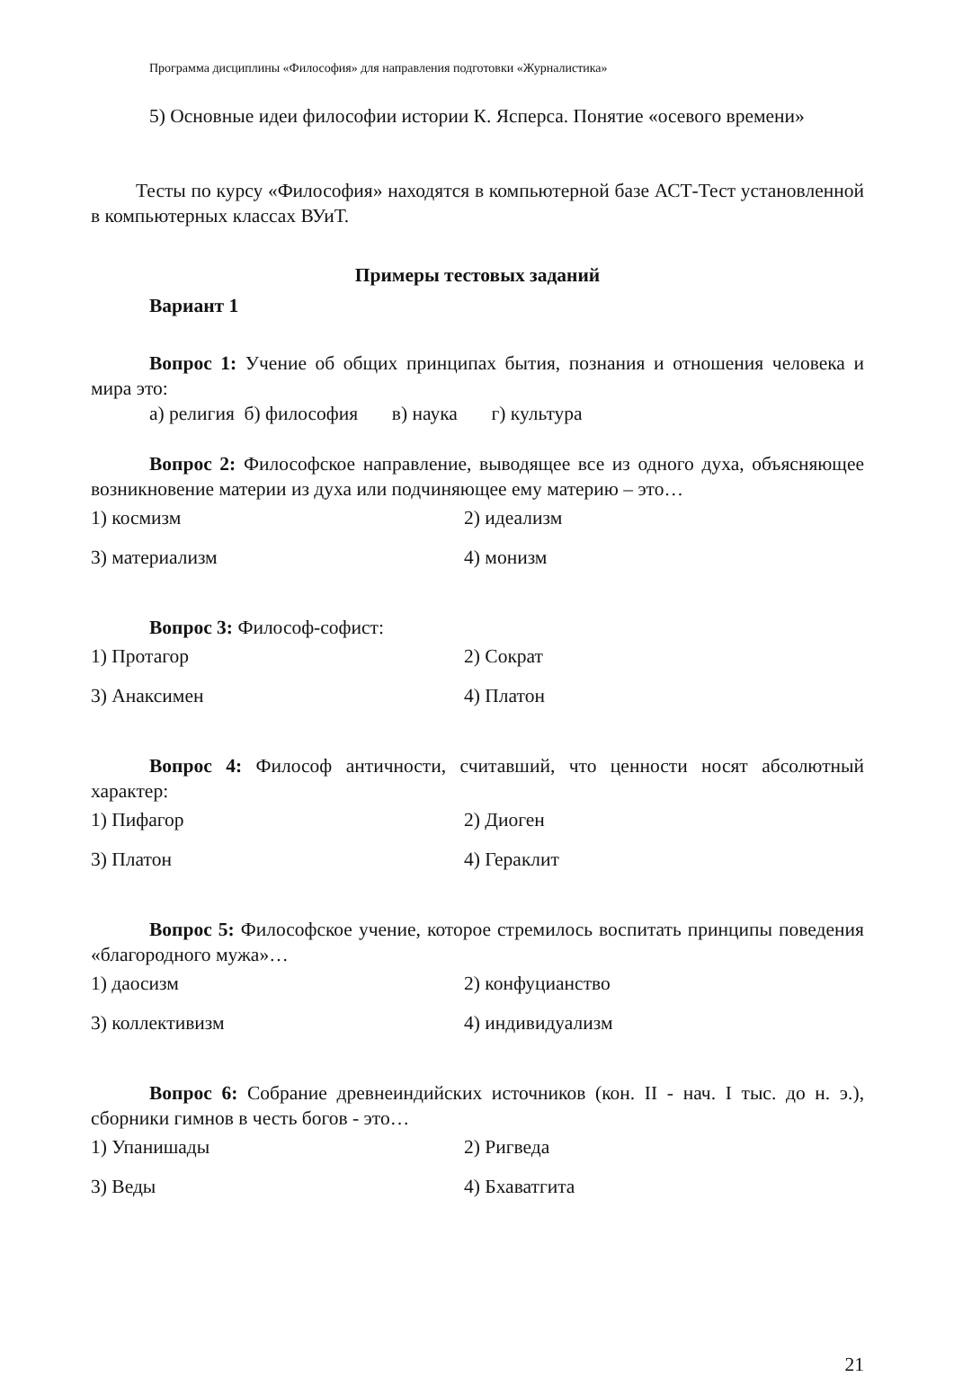Программа дисциплины «Философия» для направления подготовки «Журналистика»
5) Основные идеи философии истории К. Ясперса. Понятие «осевого времени»
Тесты по курсу «Философия» находятся в компьютерной базе АСТ-Тест установленной в компьютерных классах ВУиТ.
Примеры тестовых заданий
Вариант 1
Вопрос 1: Учение об общих принципах бытия, познания и отношения человека и мира это:
а) религия б) философия в) наука г) культура
Вопрос 2: Философское направление, выводящее все из одного духа, объясняющее возникновение материи из духа или подчиняющее ему материю – это…
1) космизм
2) идеализм
3) материализм
4) монизм
Вопрос 3: Философ-софист:
1) Протагор
2) Сократ
3) Анаксимен
4) Платон
Вопрос 4: Философ античности, считавший, что ценности носят абсолютный характер:
1) Пифагор
2) Диоген
3) Платон
4) Гераклит
Вопрос 5: Философское учение, которое стремилось воспитать принципы поведения «благородного мужа»…
1) даосизм
2) конфуцианство
3) коллективизм
4) индивидуализм
Вопрос 6: Собрание древнеиндийских источников (кон. II - нач. I тыс. до н. э.), сборники гимнов в честь богов - это…
1) Упанишады
2) Ригведа
3) Веды
4) Бхаватгита
21